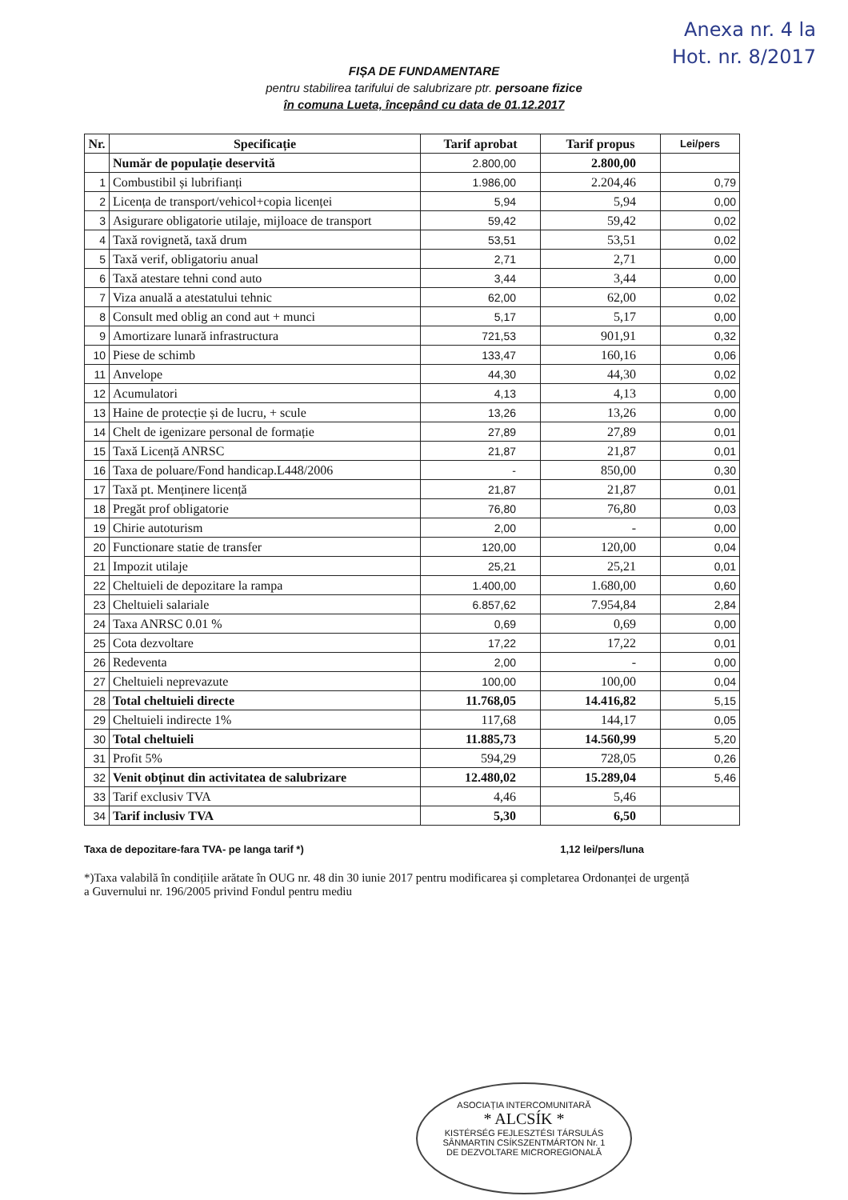Anexa nr. 4 la
Hot. nr. 8/2017
FIȘA DE FUNDAMENTARE
pentru stabilirea tarifului de salubrizare ptr. persoane fizice
în comuna Lueta, începând cu data de 01.12.2017
| Nr. | Specificație | Tarif aprobat | Tarif propus | Lei/pers |
| --- | --- | --- | --- | --- |
| | Număr de populație deservită | 2.800,00 | 2.800,00 | |
| 1 | Combustibil și lubrifianți | 1.986,00 | 2.204,46 | 0,79 |
| 2 | Licența de transport/vehicol+copia licenței | 5,94 | 5,94 | 0,00 |
| 3 | Asigurare obligatorie utilaje, mijloace de transport | 59,42 | 59,42 | 0,02 |
| 4 | Taxă rovignetă, taxă drum | 53,51 | 53,51 | 0,02 |
| 5 | Taxă verif, obligatoriu anual | 2,71 | 2,71 | 0,00 |
| 6 | Taxă atestare tehni cond auto | 3,44 | 3,44 | 0,00 |
| 7 | Viza anuală a atestatului tehnic | 62,00 | 62,00 | 0,02 |
| 8 | Consult med oblig an cond aut + munci | 5,17 | 5,17 | 0,00 |
| 9 | Amortizare lunară infrastructura | 721,53 | 901,91 | 0,32 |
| 10 | Piese de schimb | 133,47 | 160,16 | 0,06 |
| 11 | Anvelope | 44,30 | 44,30 | 0,02 |
| 12 | Acumulatori | 4,13 | 4,13 | 0,00 |
| 13 | Haine de protecție și de lucru, + scule | 13,26 | 13,26 | 0,00 |
| 14 | Chelt de igenizare personal de formație | 27,89 | 27,89 | 0,01 |
| 15 | Taxă Licență ANRSC | 21,87 | 21,87 | 0,01 |
| 16 | Taxa de poluare/Fond handicap.L448/2006 | - | 850,00 | 0,30 |
| 17 | Taxă pt. Menținere licență | 21,87 | 21,87 | 0,01 |
| 18 | Pregăt prof obligatorie | 76,80 | 76,80 | 0,03 |
| 19 | Chirie autoturism | 2,00 | - | 0,00 |
| 20 | Functionare statie de transfer | 120,00 | 120,00 | 0,04 |
| 21 | Impozit utilaje | 25,21 | 25,21 | 0,01 |
| 22 | Cheltuieli de depozitare la rampa | 1.400,00 | 1.680,00 | 0,60 |
| 23 | Cheltuieli salariale | 6.857,62 | 7.954,84 | 2,84 |
| 24 | Taxa ANRSC 0.01 % | 0,69 | 0,69 | 0,00 |
| 25 | Cota dezvoltare | 17,22 | 17,22 | 0,01 |
| 26 | Redeventa | 2,00 | - | 0,00 |
| 27 | Cheltuieli neprevazute | 100,00 | 100,00 | 0,04 |
| 28 | Total cheltuieli directe | 11.768,05 | 14.416,82 | 5,15 |
| 29 | Cheltuieli indirecte 1% | 117,68 | 144,17 | 0,05 |
| 30 | Total cheltuieli | 11.885,73 | 14.560,99 | 5,20 |
| 31 | Profit 5% | 594,29 | 728,05 | 0,26 |
| 32 | Venit obținut din activitatea de salubrizare | 12.480,02 | 15.289,04 | 5,46 |
| 33 | Tarif exclusiv TVA | 4,46 | 5,46 | |
| 34 | Tarif inclusiv TVA | 5,30 | 6,50 | |
Taxa de depozitare-fara TVA- pe langa tarif *) 1,12 lei/pers/luna
*)Taxa valabilă în condițiile arătate în OUG nr. 48 din 30 iunie 2017 pentru modificarea și completarea Ordonanței de urgență a Guvernului nr. 196/2005 privind Fondul pentru mediu
ASOCIAȚIA INTERCOMUNITARĂ
* ALCSÍK *
KISTÉRSÉG FEJLESZTÉSI TÁRSULÁS
SÂNMARTIN CSÍKSZENTMÁRTON Nr. 1
DE DEZVOLTARE MICROREGIONALĂ